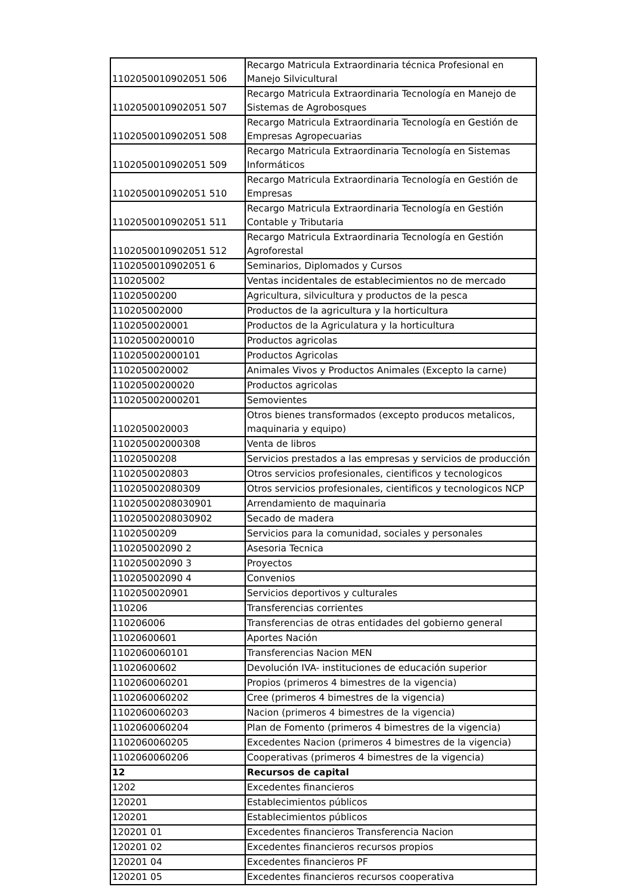| 1102050010902051 506 | Recargo Matricula Extraordinaria técnica Profesional en Manejo Silvicultural |
| 1102050010902051 507 | Recargo Matricula Extraordinaria Tecnología en Manejo de Sistemas de Agrobosques |
| 1102050010902051 508 | Recargo Matricula Extraordinaria Tecnología en Gestión de Empresas Agropecuarias |
| 1102050010902051 509 | Recargo Matricula Extraordinaria Tecnología en Sistemas Informáticos |
| 1102050010902051 510 | Recargo Matricula Extraordinaria Tecnología en Gestión de Empresas |
| 1102050010902051 511 | Recargo Matricula Extraordinaria Tecnología en Gestión Contable y Tributaria |
| 1102050010902051 512 | Recargo Matricula Extraordinaria Tecnología en Gestión Agroforestal |
| 1102050010902051 6 | Seminarios, Diplomados y Cursos |
| 110205002 | Ventas incidentales de establecimientos no de mercado |
| 11020500200 | Agricultura, silvicultura y productos de la pesca |
| 110205002000 | Productos de la agricultura y la horticultura |
| 1102050020001 | Productos de la Agriculatura y la horticultura |
| 11020500200010 | Productos agricolas |
| 110205002000101 | Productos Agricolas |
| 1102050020002 | Animales Vivos y Productos Animales (Excepto la carne) |
| 11020500200020 | Productos agricolas |
| 110205002000201 | Semovientes |
| 1102050020003 | Otros bienes transformados (excepto producos metalicos, maquinaria y equipo) |
| 110205002000308 | Venta de libros |
| 11020500208 | Servicios prestados a las empresas y servicios de producción |
| 1102050020803 | Otros servicios profesionales, cientificos y tecnologicos |
| 110205002080309 | Otros servicios profesionales, cientificos y tecnologicos NCP |
| 11020500208030901 | Arrendamiento de maquinaria |
| 11020500208030902 | Secado de madera |
| 11020500209 | Servicios para la comunidad, sociales y personales |
| 110205002090 2 | Asesoria Tecnica |
| 110205002090 3 | Proyectos |
| 110205002090 4 | Convenios |
| 1102050020901 | Servicios deportivos y culturales |
| 110206 | Transferencias corrientes |
| 110206006 | Transferencias de otras entidades del gobierno general |
| 11020600601 | Aportes Nación |
| 1102060060101 | Transferencias Nacion MEN |
| 11020600602 | Devolución IVA- instituciones de educación superior |
| 1102060060201 | Propios (primeros 4 bimestres de la vigencia) |
| 1102060060202 | Cree (primeros 4 bimestres de la vigencia) |
| 1102060060203 | Nacion (primeros 4 bimestres de la vigencia) |
| 1102060060204 | Plan de Fomento (primeros 4 bimestres de la vigencia) |
| 1102060060205 | Excedentes Nacion (primeros 4 bimestres de la vigencia) |
| 1102060060206 | Cooperativas (primeros 4 bimestres de la vigencia) |
| 12 | Recursos de capital |
| 1202 | Excedentes financieros |
| 120201 | Establecimientos públicos |
| 120201 | Establecimientos públicos |
| 120201 01 | Excedentes financieros Transferencia Nacion |
| 120201 02 | Excedentes financieros recursos propios |
| 120201 04 | Excedentes financieros PF |
| 120201 05 | Excedentes financieros recursos cooperativa |